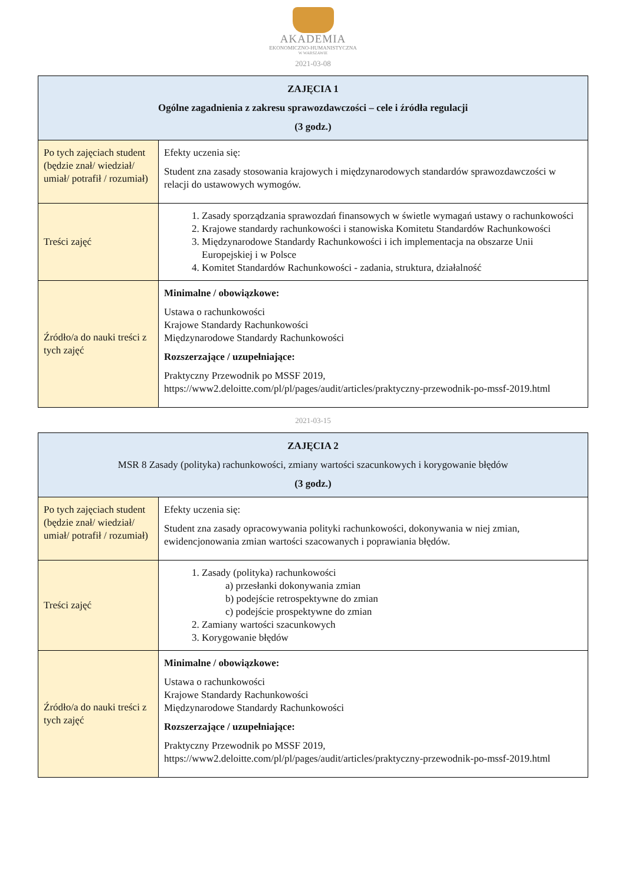AKADEMIA
EKONOMICZNO-HUMANISTYCZNA
W WARSZAWIE
2021-03-08
| ZAJĘCIA 1 Ogólne zagadnienia z zakresu sprawozdawczości – cele i źródła regulacji (3 godz.) | |
| --- | --- |
| Po tych zajęciach student (będzie znał/ wiedział/ umiał/ potrafił / rozumiał) | Efekty uczenia się: Student zna zasady stosowania krajowych i międzynarodowych standardów sprawozdawczości w relacji do ustawowych wymogów. |
| Treści zajęć | 1. Zasady sporządzania sprawozdań finansowych w świetle wymagań ustawy o rachunkowości 2. Krajowe standardy rachunkowości i stanowiska Komitetu Standardów Rachunkowości 3. Międzynarodowe Standardy Rachunkowości i ich implementacja na obszarze Unii Europejskiej i w Polsce 4. Komitet Standardów Rachunkowości - zadania, struktura, działalność |
| Źródło/a do nauki treści z tych zajęć | Minimalne / obowiązkowe: Ustawa o rachunkowości Krajowe Standardy Rachunkowości Międzynarodowe Standardy Rachunkowości Rozszerzające / uzupełniające: Praktyczny Przewodnik po MSSF 2019, https://www2.deloitte.com/pl/pl/pages/audit/articles/praktyczny-przewodnik-po-mssf-2019.html |
2021-03-15
| ZAJĘCIA 2 MSR 8 Zasady (polityka) rachunkowości, zmiany wartości szacunkowych i korygowanie błędów (3 godz.) | |
| --- | --- |
| Po tych zajęciach student (będzie znał/ wiedział/ umiał/ potrafił / rozumiał) | Efekty uczenia się: Student zna zasady opracowywania polityki rachunkowości, dokonywania w niej zmian, ewidencjonowania zmian wartości szacowanych i poprawiania błędów. |
| Treści zajęć | 1. Zasady (polityka) rachunkowości a) przesłanki dokonywania zmian b) podejście retrospektywne do zmian c) podejście prospektywne do zmian 2. Zamiany wartości szacunkowych 3. Korygowanie błędów |
| Źródło/a do nauki treści z tych zajęć | Minimalne / obowiązkowe: Ustawa o rachunkowości Krajowe Standardy Rachunkowości Międzynarodowe Standardy Rachunkowości Rozszerzające / uzupełniające: Praktyczny Przewodnik po MSSF 2019, https://www2.deloitte.com/pl/pl/pages/audit/articles/praktyczny-przewodnik-po-mssf-2019.html |